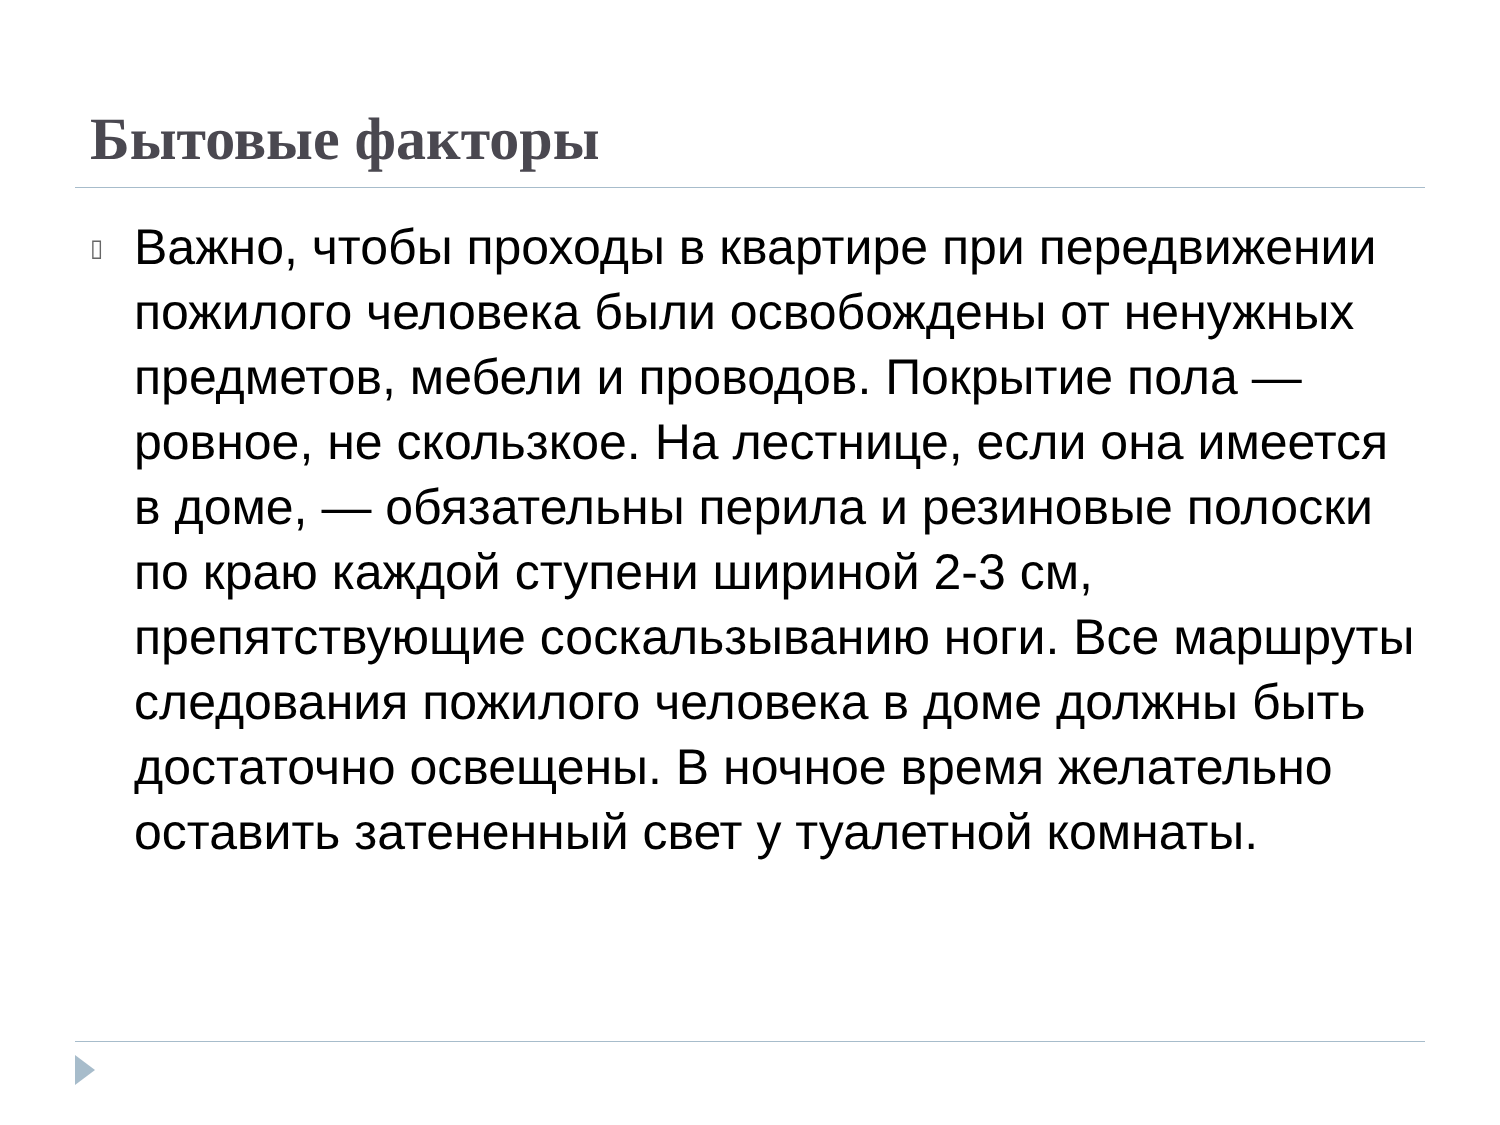Бытовые факторы
▯
Важно, чтобы проходы в квартире при передвижении пожилого человека были освобождены от ненужных предметов, мебели и проводов. Покрытие пола — ровное, не скользкое. На лестнице, если она имеется в доме, — обязательны перила и резиновые полоски по краю каждой ступени шириной 2-3 см, препятствующие соскальзыванию ноги. Все маршруты следования пожилого человека в доме должны быть достаточно освещены. В ночное время желательно оставить затененный свет у туалетной комнаты.